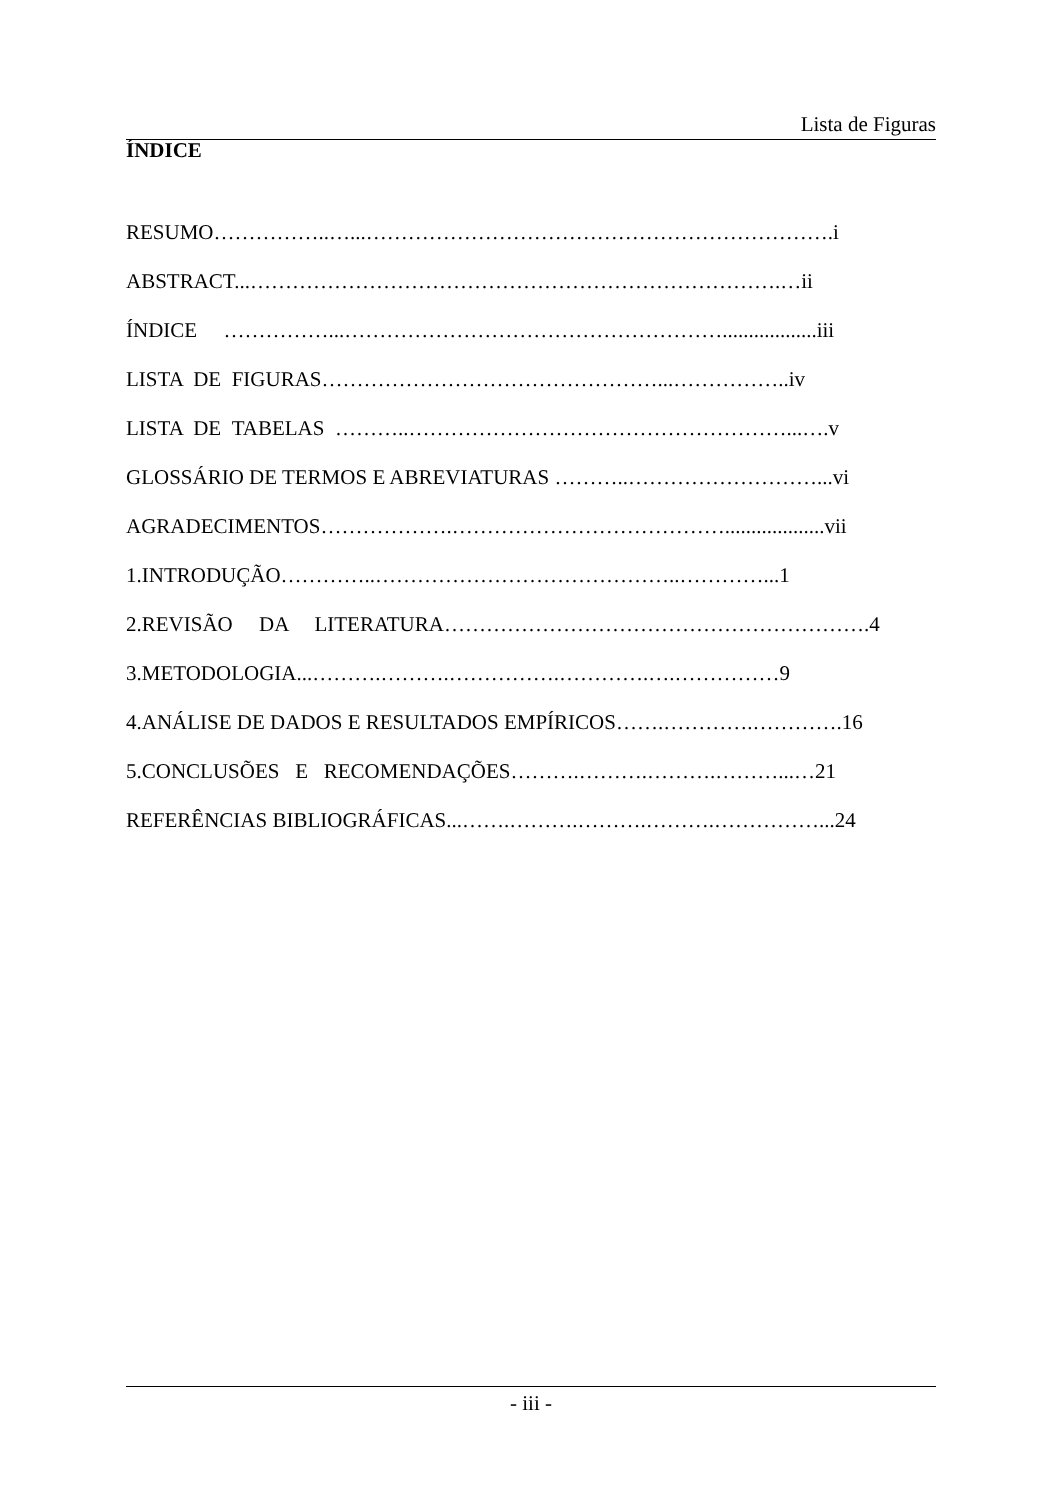Lista de Figuras
ÍNDICE
RESUMO……………..…...………………………………………………………….i
ABSTRACT...………………………………………………………………….…ii
ÍNDICE ……………...………………………………………………..................iii
LISTA DE FIGURAS…………………………………………...……………..iv
LISTA DE TABELAS ………..………………………………………………...….v
GLOSSÁRIO DE TERMOS E ABREVIATURAS ………..………………………...vi
AGRADECIMENTOS……………….…………………………………...................vii
1.INTRODUÇÃO…………..……………………………………..…………...1
2.REVISÃO DA LITERATURA…………………………………………………….4
3.METODOLOGIA...……….……….…………….………….….……………9
4.ANÁLISE DE DADOS E RESULTADOS EMPÍRICOS…….………….………….16
5.CONCLUSÕES E RECOMENDAÇÕES……….……….……….………...…21
REFERÊNCIAS BIBLIOGRÁFICAS...…….……….……….……….……………...24
- iii -